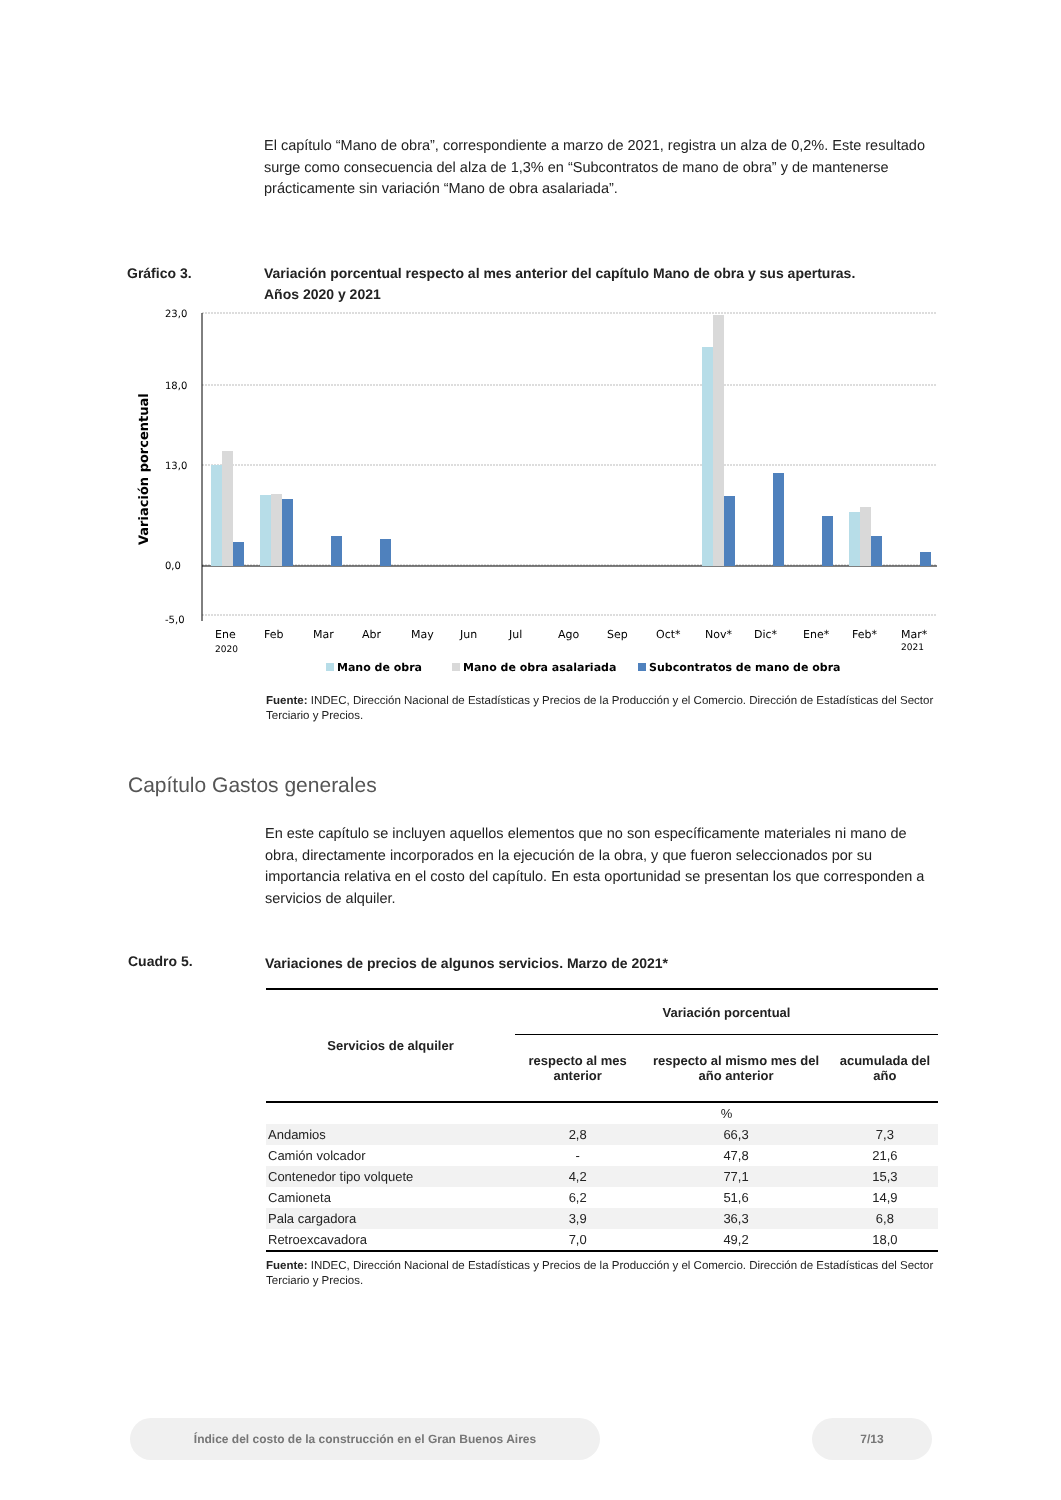El capítulo “Mano de obra”, correspondiente a marzo de 2021, registra un alza de 0,2%. Este resultado surge como consecuencia del alza de 1,3% en “Subcontratos de mano de obra” y de mantenerse prácticamente sin variación “Mano de obra asalariada”.
Gráfico 3.
Variación porcentual respecto al mes anterior del capítulo Mano de obra y sus aperturas.
Años 2020 y 2021
Variación porcentual
23,0
18,0
13,0
0,0
-5,0
Ene
Feb
Mar
Abr
May
Jun
Jul
Ago
Sep
Oct*
Nov*
Dic*
Ene*
Feb*
Mar*
2020
2021
Mano de obra
Mano de obra asalariada
Subcontratos de mano de obra
Fuente: INDEC, Dirección Nacional de Estadísticas y Precios de la Producción y el Comercio. Dirección de Estadísticas del Sector Terciario y Precios.
Capítulo Gastos generales
En este capítulo se incluyen aquellos elementos que no son específicamente materiales ni mano de obra, directamente incorporados en la ejecución de la obra, y que fueron seleccionados por su importancia relativa en el costo del capítulo. En esta oportunidad se presentan los que corresponden a servicios de alquiler.
Cuadro 5.
Variaciones de precios de algunos servicios. Marzo de 2021*
| Servicios de alquiler | Variación porcentual | | |
| --- | --- | --- | --- |
| | respecto al mes anterior | respecto al mismo mes del año anterior | acumulada del año |
| | % | | |
| Andamios | 2,8 | 66,3 | 7,3 |
| Camión volcador | - | 47,8 | 21,6 |
| Contenedor tipo volquete | 4,2 | 77,1 | 15,3 |
| Camioneta | 6,2 | 51,6 | 14,9 |
| Pala cargadora | 3,9 | 36,3 | 6,8 |
| Retroexcavadora | 7,0 | 49,2 | 18,0 |
Fuente: INDEC, Dirección Nacional de Estadísticas y Precios de la Producción y el Comercio. Dirección de Estadísticas del Sector Terciario y Precios.
Índice del costo de la construcción en el Gran Buenos Aires 7/13